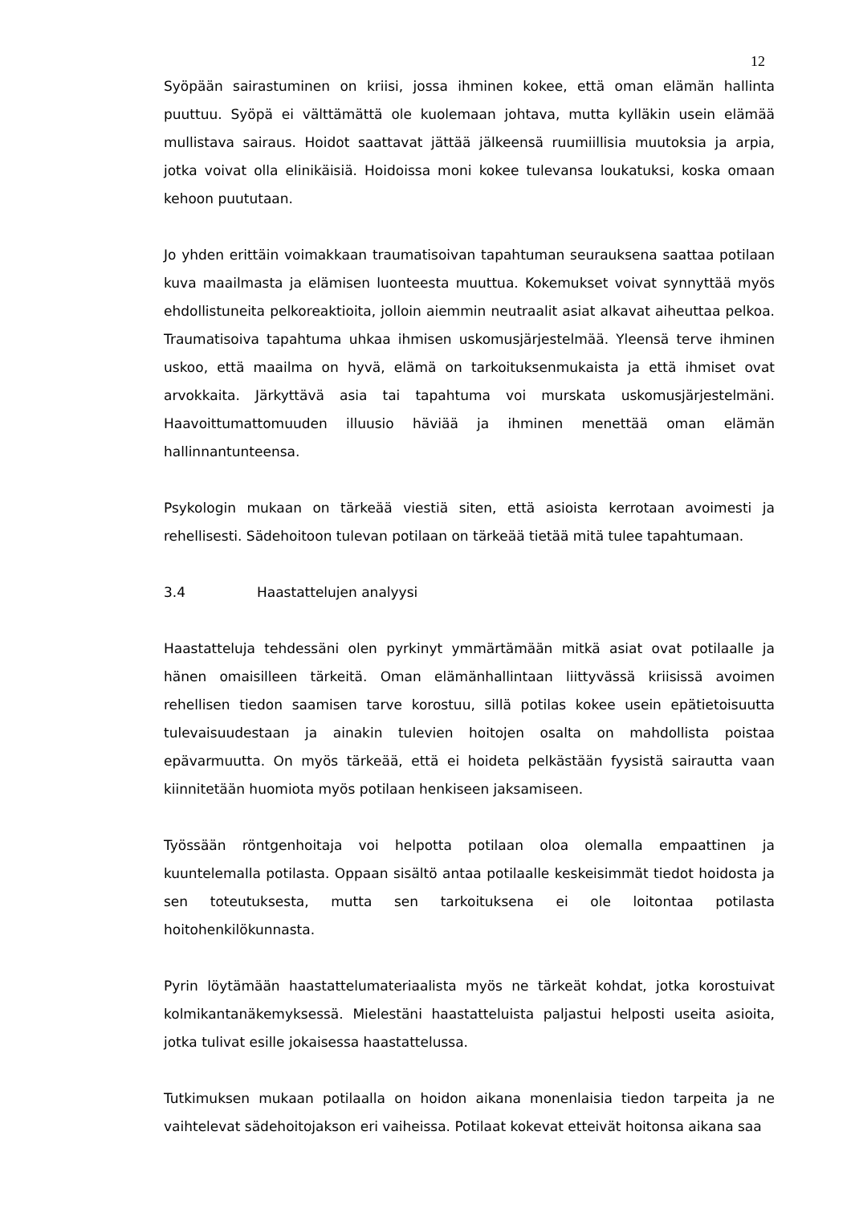12
Syöpään sairastuminen on kriisi, jossa ihminen kokee, että oman elämän hallinta puuttuu. Syöpä ei välttämättä ole kuolemaan johtava, mutta kylläkin usein elämää mullistava sairaus. Hoidot saattavat jättää jälkeensä ruumiillisia muutoksia ja arpia, jotka voivat olla elinikäisiä. Hoidoissa moni kokee tulevansa loukatuksi, koska omaan kehoon puututaan.
Jo yhden erittäin voimakkaan traumatisoivan tapahtuman seurauksena saattaa potilaan kuva maailmasta ja elämisen luonteesta muuttua. Kokemukset voivat synnyttää myös ehdollistuneita pelkoreaktioita, jolloin aiemmin neutraalit asiat alkavat aiheuttaa pelkoa. Traumatisoiva tapahtuma uhkaa ihmisen uskomusjärjestelmää. Yleensä terve ihminen uskoo, että maailma on hyvä, elämä on tarkoituksenmukaista ja että ihmiset ovat arvokkaita. Järkyttävä asia tai tapahtuma voi murskata uskomusjärjestelmäni. Haavoittumattomuuden illuusio häviää ja ihminen menettää oman elämän hallinnantunteensa.
Psykologin mukaan on tärkeää viestiä siten, että asioista kerrotaan avoimesti ja rehellisesti. Sädehoitoon tulevan potilaan on tärkeää tietää mitä tulee tapahtumaan.
3.4 Haastattelujen analyysi
Haastatteluja tehdessäni olen pyrkinyt ymmärtämään mitkä asiat ovat potilaalle ja hänen omaisilleen tärkeitä. Oman elämänhallintaan liittyvässä kriisissä avoimen rehellisen tiedon saamisen tarve korostuu, sillä potilas kokee usein epätietoisuutta tulevaisuudestaan ja ainakin tulevien hoitojen osalta on mahdollista poistaa epävarmuutta. On myös tärkeää, että ei hoideta pelkästään fyysistä sairautta vaan kiinnitetään huomiota myös potilaan henkiseen jaksamiseen.
Työssään röntgenhoitaja voi helpotta potilaan oloa olemalla empaattinen ja kuuntelemalla potilasta. Oppaan sisältö antaa potilaalle keskeisimmät tiedot hoidosta ja sen toteutuksesta, mutta sen tarkoituksena ei ole loitontaa potilasta hoitohenkilökunnasta.
Pyrin löytämään haastattelumateriaalista myös ne tärkeät kohdat, jotka korostuivat kolmikantanäkemyksessä. Mielestäni haastatteluista paljastui helposti useita asioita, jotka tulivat esille jokaisessa haastattelussa.
Tutkimuksen mukaan potilaalla on hoidon aikana monenlaisia tiedon tarpeita ja ne vaihtelevat sädehoitojakson eri vaiheissa. Potilaat kokevat etteivät hoitonsa aikana saa